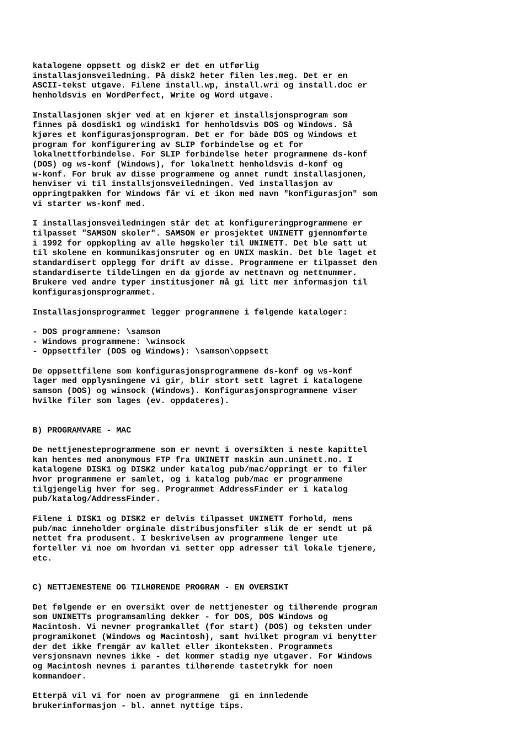katalogene oppsett og disk2 er det en utførlig installasjonsveiledning. På disk2 heter filen les.meg. Det er en ASCII-tekst utgave. Filene install.wp, install.wri og install.doc er henholdsvis en WordPerfect, Write og Word utgave.
Installasjonen skjer ved at en kjører et installsjonsprogram som finnes på dosdisk1 og windisk1 for henholdsvis DOS og Windows. Så kjøres et konfigurasjonsprogram. Det er for både DOS og Windows et program for konfigurering av SLIP forbindelse og et for lokalnettforbindelse. For SLIP forbindelse heter programmene ds-konf (DOS) og ws-konf (Windows), for lokalnett henholdsvis d-konf og w-konf. For bruk av disse programmene og annet rundt installasjonen, henviser vi til installsjonsveiledningen. Ved installasjon av oppringtpakken for Windows får vi et ikon med navn "konfigurasjon" som vi starter ws-konf med.
I installasjonsveiledningen står det at konfigureringprogrammene er tilpasset "SAMSON skoler". SAMSON er prosjektet UNINETT gjennomførte i 1992 for oppkopling av alle høgskoler til UNINETT. Det ble satt ut til skolene en kommunikasjonsruter og en UNIX maskin. Det ble laget et standardisert opplegg for drift av disse. Programmene er tilpasset den standardiserte tildelingen en da gjorde av nettnavn og nettnummer. Brukere ved andre typer institusjoner må gi litt mer informasjon til konfigurasjonsprogrammet.
Installasjonsprogrammet legger programmene i følgende kataloger:
- DOS programmene: \samson - Windows programmene: \winsock - Oppsettfiler (DOS og Windows): \samson\oppsett
De oppsettfilene som konfigurasjonsprogrammene ds-konf og ws-konf lager med opplysningene vi gir, blir stort sett lagret i katalogene samson (DOS) og winsock (Windows). Konfigurasjonsprogrammene viser hvilke filer som lages (ev. oppdateres).
B) PROGRAMVARE - MAC
De nettjenesteprogrammene som er nevnt i oversikten i neste kapittel kan hentes med anonymous FTP fra UNINETT maskin aun.uninett.no. I katalogene DISK1 og DISK2 under katalog pub/mac/oppringt er to filer hvor programmene er samlet, og i katalog pub/mac er programmene tilgjengelig hver for seg. Programmet AddressFinder er i katalog pub/katalog/AddressFinder.
Filene i DISK1 og DISK2 er delvis tilpasset UNINETT forhold, mens pub/mac inneholder orginale distribusjonsfiler slik de er sendt ut på nettet fra produsent. I beskrivelsen av programmene lenger ute forteller vi noe om hvordan vi setter opp adresser til lokale tjenere, etc.
C) NETTJENESTENE OG TILHØRENDE PROGRAM - EN OVERSIKT
Det følgende er en oversikt over de nettjenester og tilhørende program som UNINETTs programsamling dekker - for DOS, DOS Windows og Macintosh. Vi nevner programkallet (for start) (DOS) og teksten under programikonet (Windows og Macintosh), samt hvilket program vi benytter der det ikke fremgår av kallet eller ikonteksten. Programmets versjonsnavn nevnes ikke - det kommer stadig nye utgaver. For Windows og Macintosh nevnes i parantes tilhørende tastetrykk for noen kommandoer.
Etterpå vil vi for noen av programmene gi en innledende brukerinformasjon - bl. annet nyttige tips.